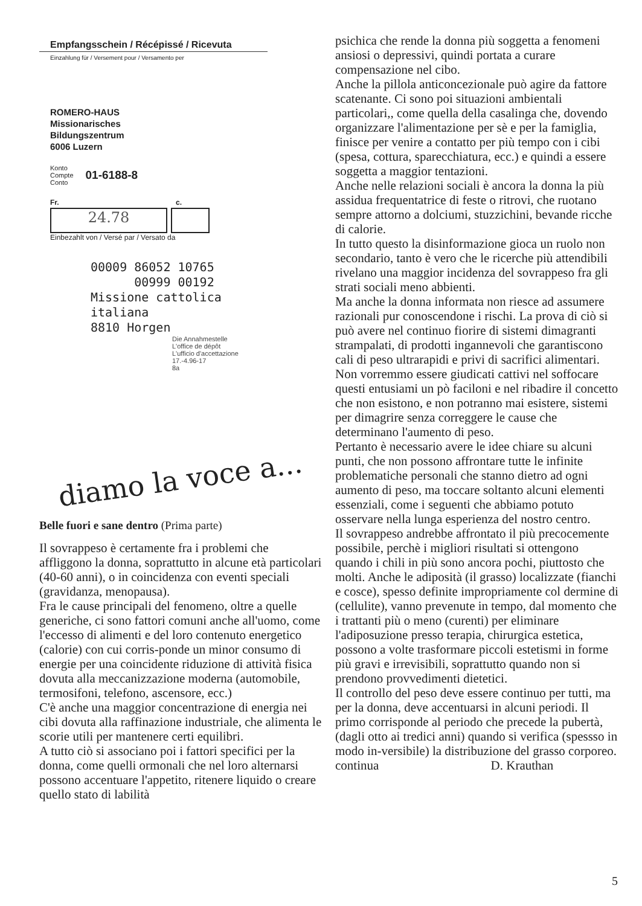Empfangsschein / Récépissé / Ricevuta
Einzahlung für / Versement pour / Versamento per
ROMERO-HAUS
Missionarisches
Bildungszentrum
6006 Luzern
Konto
Compte
Conto
01-6188-8
Fr. c.
24.78
Einbezahlt von / Versé par / Versato da
00009 86052 10765 00999 00192 Missione cattolica italiana 8810 Horgen
Die Annahmestelle
L'office de dépôt
L'ufficio d'accettazione
17.-4.96-17
8a
diamo la voce a...
Belle fuori e sane dentro (Prima parte)
Il sovrappeso è certamente fra i problemi che affliggono la donna, soprattutto in alcune età particolari (40-60 anni), o in coincidenza con eventi speciali (gravidanza, menopausa).
Fra le cause principali del fenomeno, oltre a quelle generiche, ci sono fattori comuni anche all'uomo, come l'eccesso di alimenti e del loro contenuto energetico (calorie) con cui corris-ponde un minor consumo di energie per una coincidente riduzione di attività fisica dovuta alla meccanizzazione moderna (automobile, termosifoni, telefono, ascensore, ecc.)
C'è anche una maggior concentrazione di energia nei cibi dovuta alla raffinazione industriale, che alimenta le scorie utili per mantenere certi equilibri.
A tutto ciò si associano poi i fattori specifici per la donna, come quelli ormonali che nel loro alternarsi possono accentuare l'appetito, ritenere liquido o creare quello stato di labilità
psichica che rende la donna più soggetta a fenomeni ansiosi o depressivi, quindi portata a curare compensazione nel cibo.
Anche la pillola anticoncezionale può agire da fattore scatenante. Ci sono poi situazioni ambientali particolari,, come quella della casalinga che, dovendo organizzare l'alimentazione per sè e per la famiglia, finisce per venire a contatto per più tempo con i cibi (spesa, cottura, sparecchiatura, ecc.) e quindi a essere soggetta a maggior tentazioni.
Anche nelle relazioni sociali è ancora la donna la più assidua frequentatrice di feste o ritrovi, che ruotano sempre attorno a dolciumi, stuzzichini, bevande ricche di calorie.
In tutto questo la disinformazione gioca un ruolo non secondario, tanto è vero che le ricerche più attendibili rivelano una maggior incidenza del sovrappeso fra gli strati sociali meno abbienti.
Ma anche la donna informata non riesce ad assumere razionali pur conoscendone i rischi. La prova di ciò si può avere nel continuo fiorire di sistemi dimagranti strampalati, di prodotti ingannevoli che garantiscono cali di peso ultrarapidi e privi di sacrifici alimentari. Non vorremmo essere giudicati cattivi nel soffocare questi entusiami un pò faciloni e nel ribadire il concetto che non esistono, e non potranno mai esistere, sistemi per dimagrire senza correggere le cause che determinano l'aumento di peso.
Pertanto è necessario avere le idee chiare su alcuni punti, che non possono affrontare tutte le infinite problematiche personali che stanno dietro ad ogni aumento di peso, ma toccare soltanto alcuni elementi essenziali, come i seguenti che abbiamo potuto osservare nella lunga esperienza del nostro centro.
Il sovrappeso andrebbe affrontato il più precocemente possibile, perchè i migliori risultati si ottengono quando i chili in più sono ancora pochi, piuttosto che molti. Anche le adiposità (il grasso) localizzate (fianchi e cosce), spesso definite impropriamente col dermine di (cellulite), vanno prevenute in tempo, dal momento che i trattanti più o meno (curenti) per eliminare l'adiposuzione presso terapia, chirurgica estetica, possono a volte trasformare piccoli estetismi in forme più gravi e irrevisibili, soprattutto quando non si prendono provvedimenti dietetici.
Il controllo del peso deve essere continuo per tutti, ma per la donna, deve accentuarsi in alcuni periodi. Il primo corrisponde al periodo che precede la pubertà, (dagli otto ai tredici anni) quando si verifica (spessso in modo in-versibile) la distribuzione del grasso corporeo.
continua D. Krauthan
5